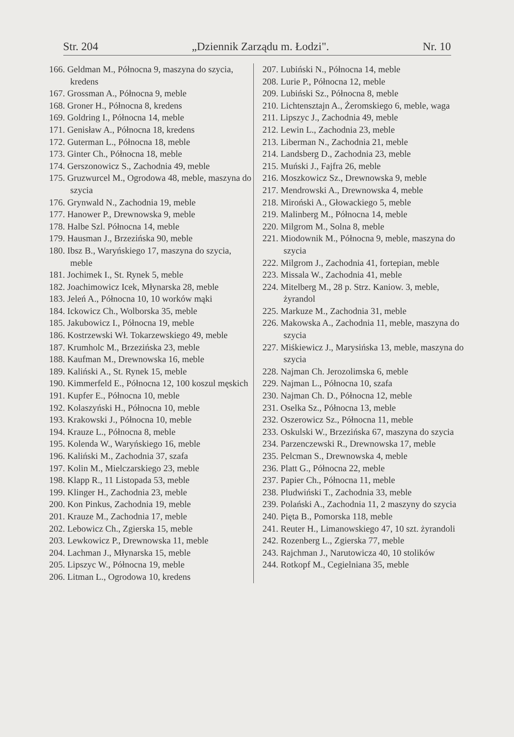Str. 204 „Dziennik Zarządu m. Łodzi". Nr. 10
166. Geldman M., Północna 9, maszyna do szycia, kredens
167. Grossman A., Północna 9, meble
168. Groner H., Północna 8, kredens
169. Goldring I., Północna 14, meble
171. Genisław A., Północna 18, kredens
172. Guterman L., Północna 18, meble
173. Ginter Ch., Północna 18, meble
174. Gerszonowicz S., Zachodnia 49, meble
175. Gruzwurcel M., Ogrodowa 48, meble, maszyna do szycia
176. Grynwald N., Zachodnia 19, meble
177. Hanower P., Drewnowska 9, meble
178. Halbe Szl. Północna 14, meble
179. Hausman J., Brzezińska 90, meble
180. Ibsz B., Waryńskiego 17, maszyna do szycia, meble
181. Jochimek I., St. Rynek 5, meble
182. Joachimowicz Icek, Młynarska 28, meble
183. Jeleń A., Północna 10, 10 worków mąki
184. Ickowicz Ch., Wolborska 35, meble
185. Jakubowicz I., Północna 19, meble
186. Kostrzewski Wł. Tokarzewskiego 49, meble
187. Krumholc M., Brzezińska 23, meble
188. Kaufman M., Drewnowska 16, meble
189. Kaliński A., St. Rynek 15, meble
190. Kimmerfeld E., Północna 12, 100 koszul męskich
191. Kupfer E., Północna 10, meble
192. Kolaszyński H., Północna 10, meble
193. Krakowski J., Północna 10, meble
194. Krauze L., Północna 8, meble
195. Kolenda W., Waryńskiego 16, meble
196. Kaliński M., Zachodnia 37, szafa
197. Kolin M., Mielczarskiego 23, meble
198. Klapp R., 11 Listopada 53, meble
199. Klinger H., Zachodnia 23, meble
200. Kon Pinkus, Zachodnia 19, meble
201. Krauze M., Zachodnia 17, meble
202. Lebowicz Ch., Zgierska 15, meble
203. Lewkowicz P., Drewnowska 11, meble
204. Lachman J., Młynarska 15, meble
205. Lipszyc W., Północna 19, meble
206. Litman L., Ogrodowa 10, kredens
207. Lubiński N., Północna 14, meble
208. Lurie P., Północna 12, meble
209. Lubiński Sz., Północna 8, meble
210. Lichtensztajn A., Żeromskiego 6, meble, waga
211. Lipszyc J., Zachodnia 49, meble
212. Lewin L., Zachodnia 23, meble
213. Liberman N., Zachodnia 21, meble
214. Landsberg D., Zachodnia 23, meble
215. Muński J., Fajfra 26, meble
216. Moszkowicz Sz., Drewnowska 9, meble
217. Mendrowski A., Drewnowska 4, meble
218. Miroński A., Głowackiego 5, meble
219. Malinberg M., Północna 14, meble
220. Milgrom M., Solna 8, meble
221. Miodownik M., Północna 9, meble, maszyna do szycia
222. Milgrom J., Zachodnia 41, fortepian, meble
223. Missala W., Zachodnia 41, meble
224. Mitelberg M., 28 p. Strz. Kaniow. 3, meble, żyrandol
225. Markuze M., Zachodnia 31, meble
226. Makowska A., Zachodnia 11, meble, maszyna do szycia
227. Miśkiewicz J., Marysińska 13, meble, maszyna do szycia
228. Najman Ch. Jerozolimska 6, meble
229. Najman L., Północna 10, szafa
230. Najman Ch. D., Północna 12, meble
231. Oselka Sz., Północna 13, meble
232. Oszerowicz Sz., Północna 11, meble
233. Oskulski W., Brzezińska 67, maszyna do szycia
234. Parzenczewski R., Drewnowska 17, meble
235. Pelcman S., Drewnowska 4, meble
236. Platt G., Północna 22, meble
237. Papier Ch., Północna 11, meble
238. Pludwiński T., Zachodnia 33, meble
239. Polański A., Zachodnia 11, 2 maszyny do szycia
240. Pięta B., Pomorska 118, meble
241. Reuter H., Limanowskiego 47, 10 szt. żyrandoli
242. Rozenberg L., Zgierska 77, meble
243. Rajchman J., Narutowicza 40, 10 stolików
244. Rotkopf M., Cegielniana 35, meble